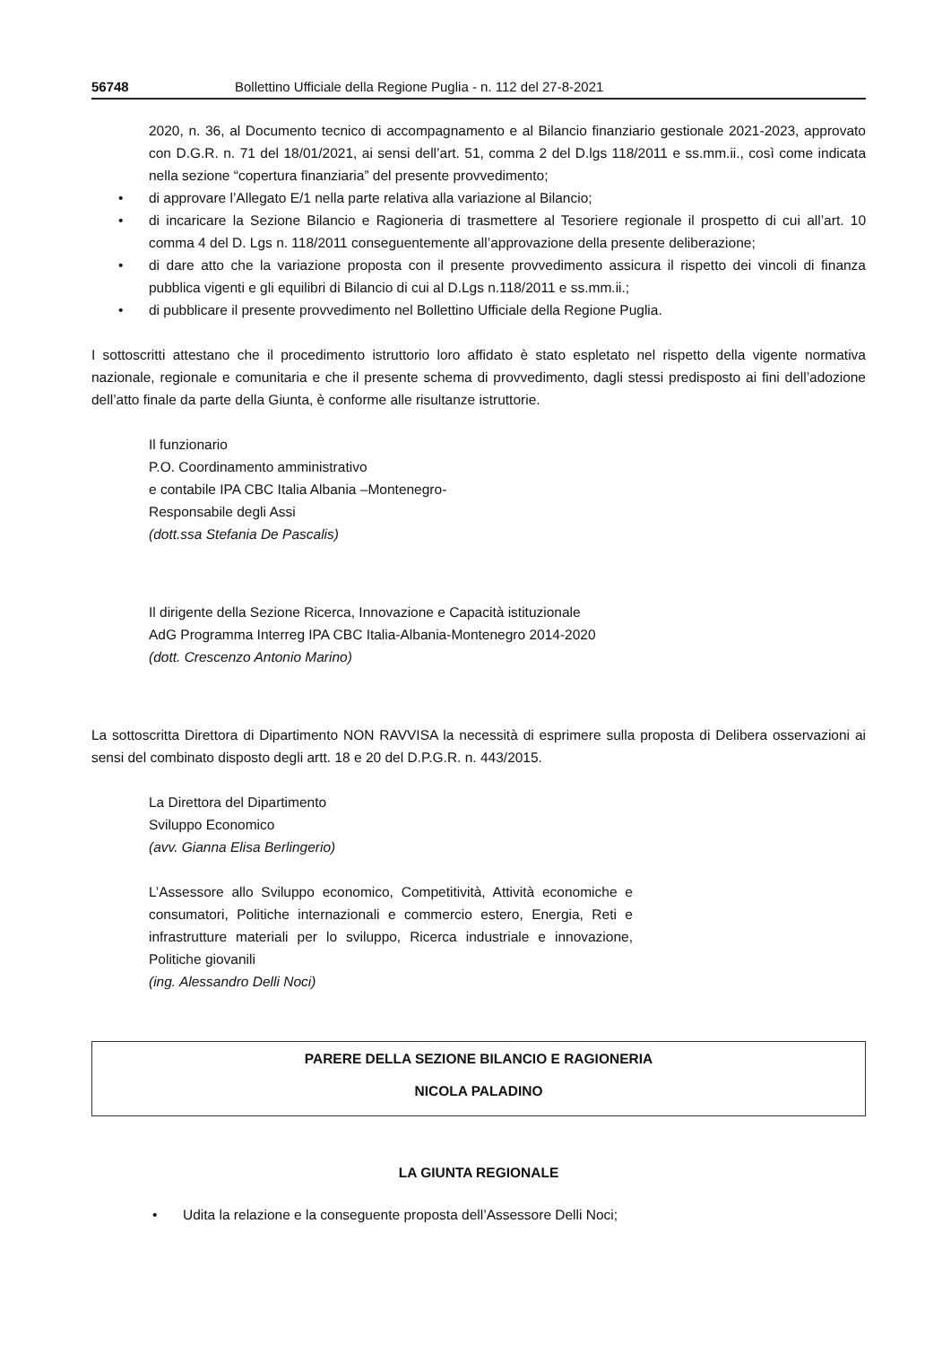56748 Bollettino Ufficiale della Regione Puglia - n. 112 del 27-8-2021
2020, n. 36, al Documento tecnico di accompagnamento e al Bilancio finanziario gestionale 2021-2023, approvato con D.G.R. n. 71 del 18/01/2021, ai sensi dell’art. 51, comma 2 del D.lgs 118/2011 e ss.mm.ii., così come indicata nella sezione “copertura finanziaria” del presente provvedimento;
di approvare l’Allegato E/1 nella parte relativa alla variazione al Bilancio;
di incaricare la Sezione Bilancio e Ragioneria di trasmettere al Tesoriere regionale il prospetto di cui all’art. 10 comma 4 del D. Lgs n. 118/2011 conseguentemente all’approvazione della presente deliberazione;
di dare atto che la variazione proposta con il presente provvedimento assicura il rispetto dei vincoli di finanza pubblica vigenti e gli equilibri di Bilancio di cui al D.Lgs n.118/2011 e ss.mm.ii.;
di pubblicare il presente provvedimento nel Bollettino Ufficiale della Regione Puglia.
I sottoscritti attestano che il procedimento istruttorio loro affidato è stato espletato nel rispetto della vigente normativa nazionale, regionale e comunitaria e che il presente schema di provvedimento, dagli stessi predisposto ai fini dell’adozione dell’atto finale da parte della Giunta, è conforme alle risultanze istruttorie.
Il funzionario
P.O. Coordinamento amministrativo
e contabile IPA CBC Italia Albania –Montenegro-
Responsabile degli Assi
(dott.ssa Stefania De Pascalis)
Il dirigente della Sezione Ricerca, Innovazione e Capacità istituzionale
AdG Programma Interreg IPA CBC Italia-Albania-Montenegro 2014-2020
(dott. Crescenzo Antonio Marino)
La sottoscritta Direttora di Dipartimento NON RAVVISA la necessità di esprimere sulla proposta di Delibera osservazioni ai sensi del combinato disposto degli artt. 18 e 20 del D.P.G.R. n. 443/2015.
La Direttora del Dipartimento
Sviluppo Economico
(avv. Gianna Elisa Berlingerio)
L’Assessore allo Sviluppo economico, Competitività, Attività economiche e consumatori, Politiche internazionali e commercio estero, Energia, Reti e infrastrutture materiali per lo sviluppo, Ricerca industriale e innovazione, Politiche giovanili
(ing. Alessandro Delli Noci)
PARERE DELLA SEZIONE BILANCIO E RAGIONERIA
NICOLA PALADINO
LA GIUNTA REGIONALE
Udita la relazione e la conseguente proposta dell’Assessore Delli Noci;